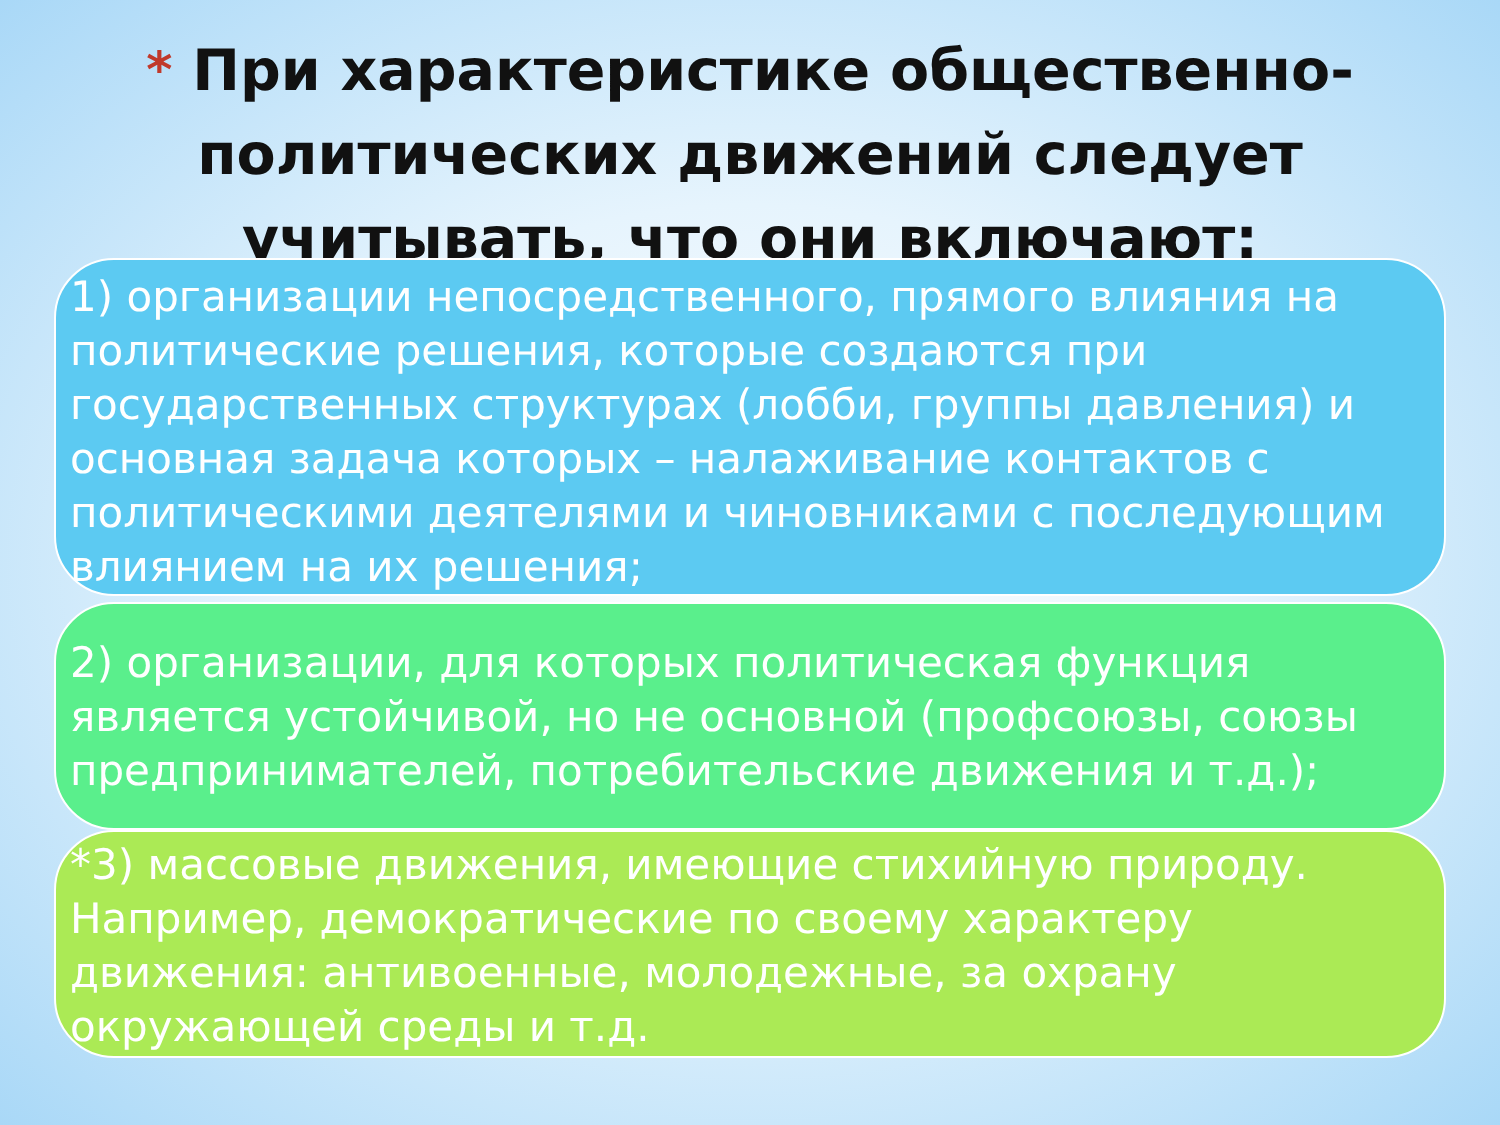* При характеристике общественно-политических движений следует учитывать, что они включают:
1) организации непосредственного, прямого влияния на политические решения, которые создаются при государственных структурах (лобби, группы давления) и основная задача которых – налаживание контактов с политическими деятелями и чиновниками с последующим влиянием на их решения;
2) организации, для которых политическая функция является устойчивой, но не основной (профсоюзы, союзы предпринимателей, потребительские движения и т.д.);
*3) массовые движения, имеющие стихийную природу. Например, демократические по своему характеру движения: антивоенные, молодежные, за охрану окружающей среды и т.д.